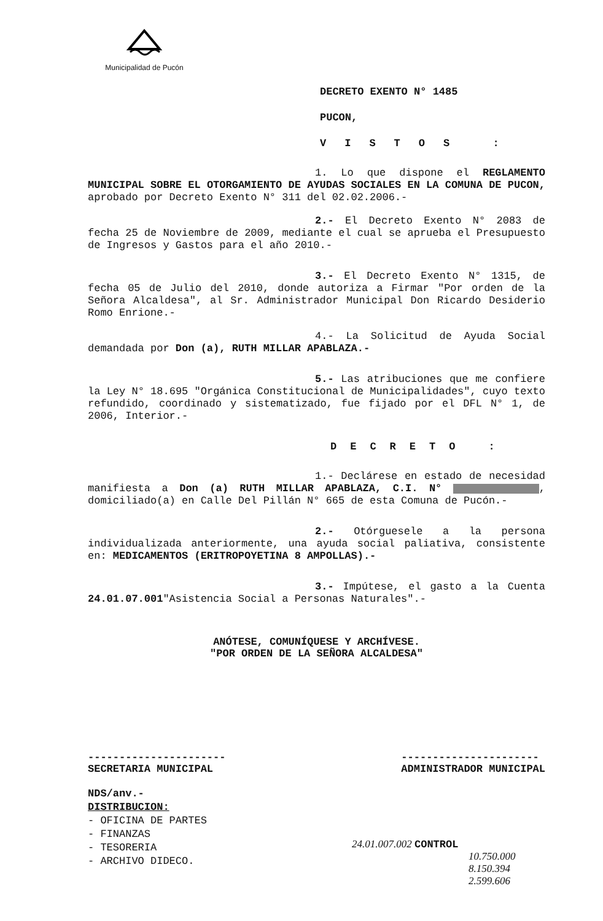Municipalidad de Pucón
DECRETO EXENTO N° 1485
PUCON,
VISTOS :
1. Lo que dispone el REGLAMENTO MUNICIPAL SOBRE EL OTORGAMIENTO DE AYUDAS SOCIALES EN LA COMUNA DE PUCON, aprobado por Decreto Exento N° 311 del 02.02.2006.-
2.- El Decreto Exento N° 2083 de fecha 25 de Noviembre de 2009, mediante el cual se aprueba el Presupuesto de Ingresos y Gastos para el año 2010.-
3.- El Decreto Exento N° 1315, de fecha 05 de Julio del 2010, donde autoriza a Firmar "Por orden de la Señora Alcaldesa", al Sr. Administrador Municipal Don Ricardo Desiderio Romo Enrione.-
4.- La Solicitud de Ayuda Social demandada por Don (a), RUTH MILLAR APABLAZA.-
5.- Las atribuciones que me confiere la Ley N° 18.695 "Orgánica Constitucional de Municipalidades", cuyo texto refundido, coordinado y sistematizado, fue fijado por el DFL N° 1, de 2006, Interior.-
DECRETO :
1.- Declárese en estado de necesidad manifiesta a Don (a) RUTH MILLAR APABLAZA, C.I. N° , domiciliado(a) en Calle Del Pillán N° 665 de esta Comuna de Pucón.-
2.- Otórguesele a la persona individualizada anteriormente, una ayuda social paliativa, consistente en: MEDICAMENTOS (ERITROPOYETINA 8 AMPOLLAS).-
3.- Impútese, el gasto a la Cuenta 24.01.07.001"Asistencia Social a Personas Naturales".-
ANÓTESE, COMUNÍQUESE Y ARCHÍVESE.
"POR ORDEN DE LA SEÑORA ALCALDESA"
----------------------
SECRETARIA MUNICIPAL
----------------------
ADMINISTRADOR MUNICIPAL
NDS/anv.-
DISTRIBUCION:
- OFICINA DE PARTES
- FINANZAS
- TESORERIA
- ARCHIVO DIDECO.
24.01.007.002 CONTROL
10.750.000
8.150.394
2.599.606